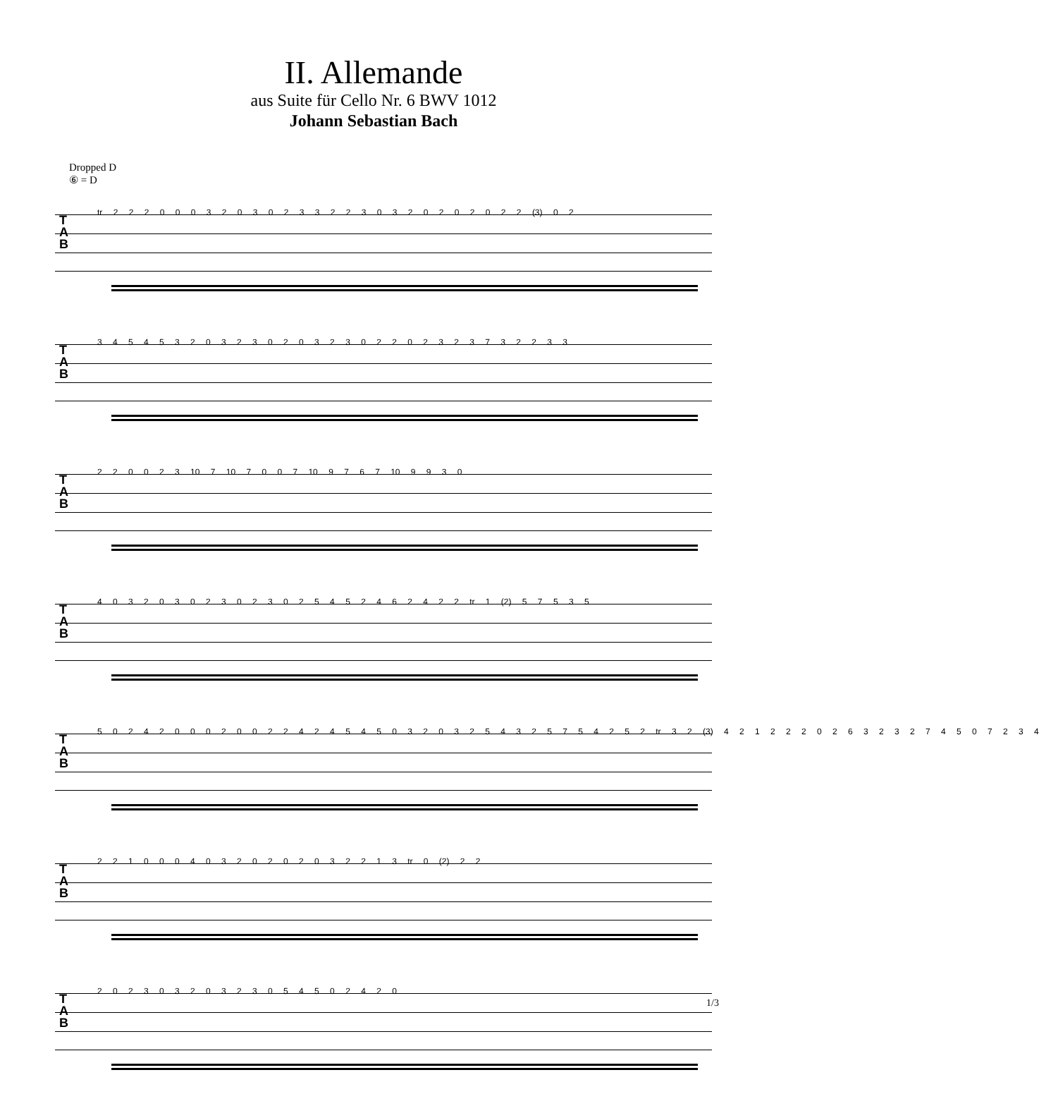II. Allemande
aus Suite für Cello Nr. 6 BWV 1012
Johann Sebastian Bach
Dropped D
⑥ = D
T
A
B
tr 2 2 2 0 0 0 3 2 0 3 0 2 3 3 2 2 3 0 3 2 0 2 0 2 0 2 2 (3) 0 2
T
A
B
3 4 5 4 5 3 2 0 3 2 3 0 2 0 3 2 3 0 2 2 0 2 3 2 3 7 3 2 2 3 3
T
A
B
2 2 0 0 2 3 10 7 10 7 0 0 7 10 9 7 6 7 10 9 9 3 0
T
A
B
4 0 3 2 0 3 0 2 3 0 2 3 0 2 5 4 5 2 4 6 2 4 2 2 tr 1 (2) 5 7 5 3 5
T
A
B
5 0 2 4 2 0 0 0 2 0 0 2 2 4 2 4 5 4 5 0 3 2 0 3 2 5 4 3 2 5 7 5 4 2 5 2 tr 3 2 (3) 4 2 1 2 2 2 0 2 6 3 2 3 2 7 4 5 0 7 2 3 4
T
A
B
2 2 1 0 0 0 4 0 3 2 0 2 0 2 0 3 2 2 1 3 tr 0 (2) 2 2
T
A
B
2 0 2 3 0 3 2 0 3 2 3 0 5 4 5 0 2 4 2 0
1/3